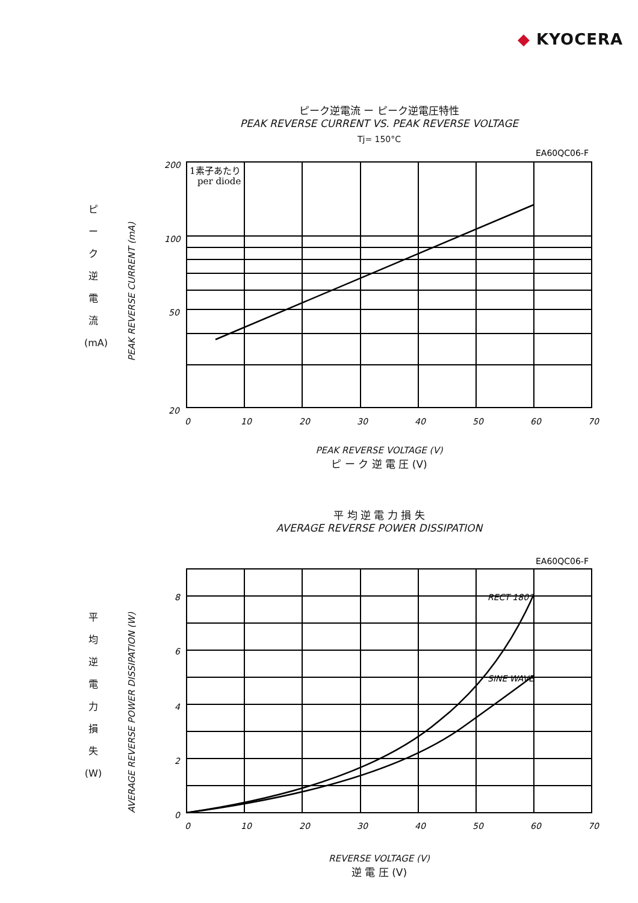◆ KYOCERA
ピーク逆電流 ー ピーク逆電圧特性
PEAK REVERSE CURRENT VS. PEAK REVERSE VOLTAGE
Tj= 150°C
ピ
ー
ク
逆
電
流
(mA)
PEAK REVERSE CURRENT (mA)
EA60QC06-F
200
100
50
20
0
10
20
30
40
50
60
70
1素子あたり
per diode
PEAK REVERSE VOLTAGE (V)
ピ ー ク 逆 電 圧 (V)
平 均 逆 電 力 損 失
AVERAGE REVERSE POWER DISSIPATION
平
均
逆
電
力
損
失
(W)
AVERAGE REVERSE POWER DISSIPATION (W)
EA60QC06-F
8
6
4
2
0
0
10
20
30
40
50
60
70
RECT 180°
SINE WAVE
REVERSE VOLTAGE (V)
逆 電 圧 (V)